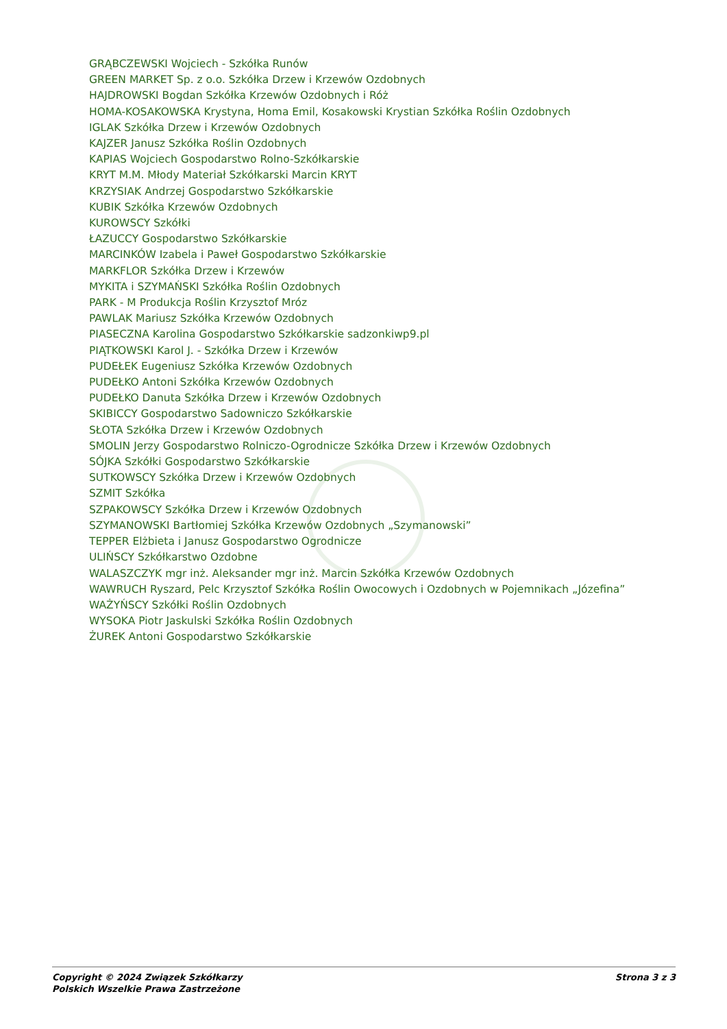GRĄBCZEWSKI Wojciech - Szkółka Runów
GREEN MARKET Sp. z o.o. Szkółka Drzew i Krzewów Ozdobnych
HAJDROWSKI Bogdan Szkółka Krzewów Ozdobnych i Róż
HOMA-KOSAKOWSKA Krystyna, Homa Emil, Kosakowski Krystian Szkółka Roślin Ozdobnych
IGLAK Szkółka Drzew i Krzewów Ozdobnych
KAJZER Janusz Szkółka Roślin Ozdobnych
KAPIAS Wojciech Gospodarstwo Rolno-Szkółkarskie
KRYT M.M. Młody Materiał Szkółkarski Marcin KRYT
KRZYSIAK Andrzej Gospodarstwo Szkółkarskie
KUBIK Szkółka Krzewów Ozdobnych
KUROWSCY Szkółki
ŁAZUCCY Gospodarstwo Szkółkarskie
MARCINKÓW Izabela i Paweł Gospodarstwo Szkółkarskie
MARKFLOR Szkółka Drzew i Krzewów
MYKITA i SZYMAŃSKI Szkółka Roślin Ozdobnych
PARK - M Produkcja Roślin Krzysztof Mróz
PAWLAK Mariusz Szkółka Krzewów Ozdobnych
PIASECZNA Karolina Gospodarstwo Szkółkarskie sadzonkiwp9.pl
PIĄTKOWSKI Karol J. - Szkółka Drzew i Krzewów
PUDEŁEK Eugeniusz Szkółka Krzewów Ozdobnych
PUDEŁKO Antoni Szkółka Krzewów Ozdobnych
PUDEŁKO Danuta Szkółka Drzew i Krzewów Ozdobnych
SKIBICCY Gospodarstwo Sadowniczo Szkółkarskie
SŁOTA Szkółka Drzew i Krzewów Ozdobnych
SMOLIN Jerzy Gospodarstwo Rolniczo-Ogrodnicze Szkółka Drzew i Krzewów Ozdobnych
SÓJKA Szkółki Gospodarstwo Szkółkarskie
SUTKOWSCY Szkółka Drzew i Krzewów Ozdobnych
SZMIT Szkółka
SZPAKOWSCY Szkółka Drzew i Krzewów Ozdobnych
SZYMANOWSKI Bartłomiej Szkółka Krzewów Ozdobnych „Szymanowski”
TEPPER Elżbieta i Janusz Gospodarstwo Ogrodnicze
ULIŃSCY Szkółkarstwo Ozdobne
WALASZCZYK mgr inż. Aleksander mgr inż. Marcin Szkółka Krzewów Ozdobnych
WAWRUCH Ryszard, Pelc Krzysztof Szkółka Roślin Owocowych i Ozdobnych w Pojemnikach „Józefina”
WAŻYŃSCY Szkółki Roślin Ozdobnych
WYSOKA Piotr Jaskulski Szkółka Roślin Ozdobnych
ŻUREK Antoni Gospodarstwo Szkółkarskie
Copyright © 2024 Związek Szkółkarzy
Polskich Wszelkie Prawa Zastrzeżone
Strona 3 z 3